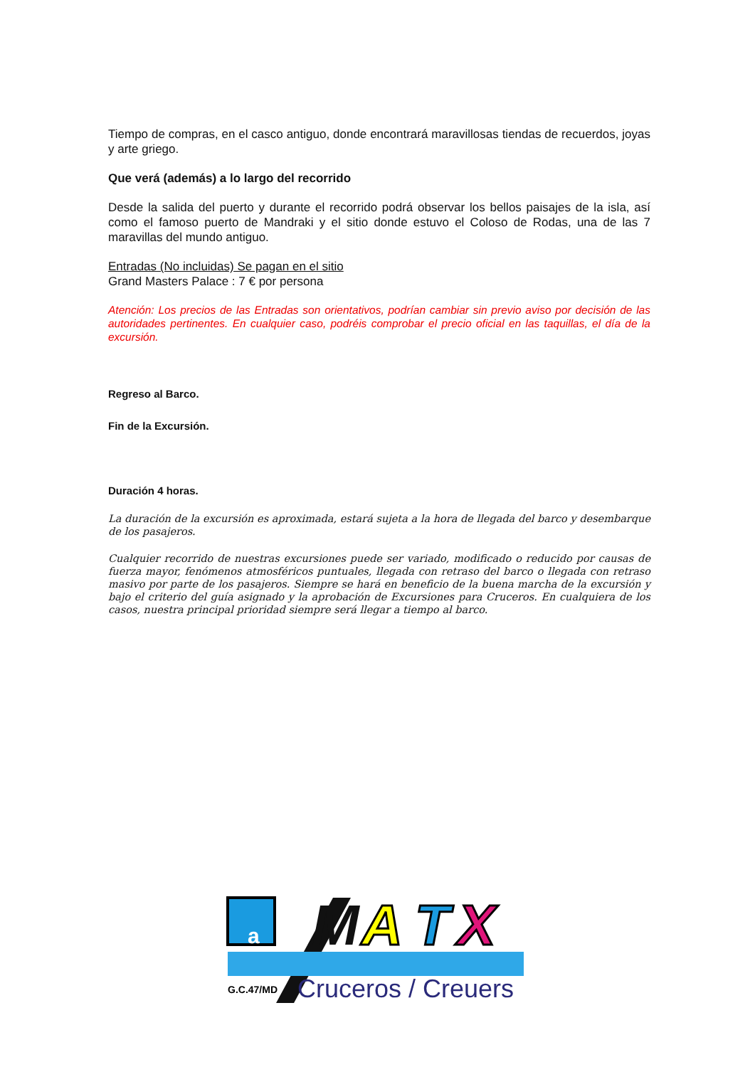Tiempo de compras, en el casco antiguo, donde encontrará maravillosas tiendas de recuerdos, joyas y arte griego.
Que verá (además) a lo largo del recorrido
Desde la salida del puerto y durante el recorrido podrá observar los bellos paisajes de la isla, así como el famoso puerto de Mandraki y el sitio donde estuvo el Coloso de Rodas, una de las 7 maravillas del mundo antiguo.
Entradas (No incluidas) Se pagan en el sitio
Grand Masters Palace : 7 € por persona
Atención: Los precios de las Entradas son orientativos, podrían cambiar sin previo aviso por decisión de las autoridades pertinentes. En cualquier caso, podréis comprobar el precio oficial en las taquillas, el día de la excursión.
Regreso al Barco.
Fin de la Excursión.
Duración 4 horas.
La duración de la excursión es aproximada, estará sujeta a la hora de llegada del barco y desembarque de los pasajeros.
Cualquier recorrido de nuestras excursiones puede ser variado, modificado o reducido por causas de fuerza mayor, fenómenos atmosféricos puntuales, llegada con retraso del barco o llegada con retraso masivo por parte de los pasajeros. Siempre se hará en beneficio de la buena marcha de la excursión y bajo el criterio del guía asignado y la aprobación de Excursiones para Cruceros. En cualquiera de los casos, nuestra principal prioridad siempre será llegar a tiempo al barco.
a
M
A
T
X
G.C.47/MD
Cruceros / Creuers